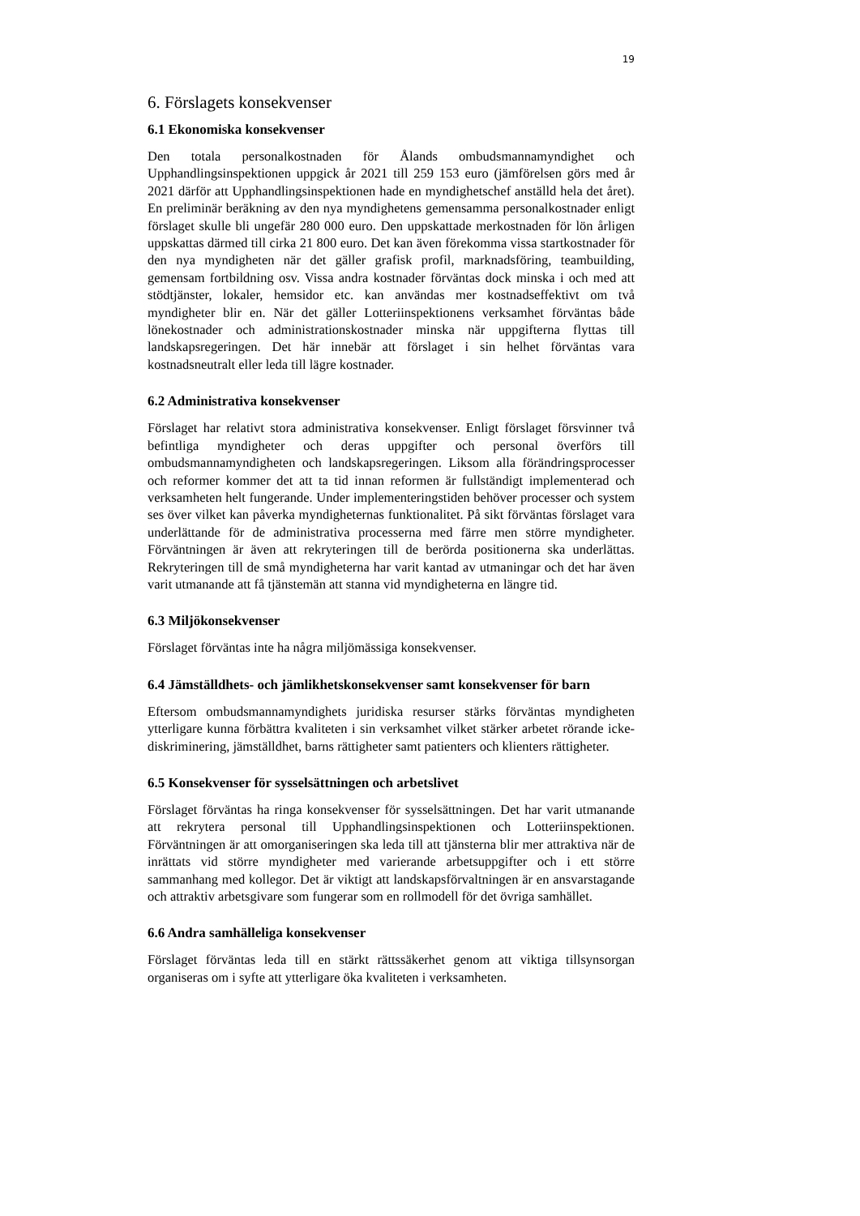19
6. Förslagets konsekvenser
6.1 Ekonomiska konsekvenser
Den totala personalkostnaden för Ålands ombudsmannamyndighet och Upphandlingsinspektionen uppgick år 2021 till 259 153 euro (jämförelsen görs med år 2021 därför att Upphandlingsinspektionen hade en myndighetschef anställd hela det året). En preliminär beräkning av den nya myndighetens gemensamma personalkostnader enligt förslaget skulle bli ungefär 280 000 euro. Den uppskattade merkostnaden för lön årligen uppskattas därmed till cirka 21 800 euro. Det kan även förekomma vissa startkostnader för den nya myndigheten när det gäller grafisk profil, marknadsföring, teambuilding, gemensam fortbildning osv. Vissa andra kostnader förväntas dock minska i och med att stödtjänster, lokaler, hemsidor etc. kan användas mer kostnadseffektivt om två myndigheter blir en. När det gäller Lotteriinspektionens verksamhet förväntas både lönekostnader och administrationskostnader minska när uppgifterna flyttas till landskapsregeringen. Det här innebär att förslaget i sin helhet förväntas vara kostnadsneutralt eller leda till lägre kostnader.
6.2 Administrativa konsekvenser
Förslaget har relativt stora administrativa konsekvenser. Enligt förslaget försvinner två befintliga myndigheter och deras uppgifter och personal överförs till ombudsmannamyndigheten och landskapsregeringen. Liksom alla förändringsprocesser och reformer kommer det att ta tid innan reformen är fullständigt implementerad och verksamheten helt fungerande. Under implementeringstiden behöver processer och system ses över vilket kan påverka myndigheternas funktionalitet. På sikt förväntas förslaget vara underlättande för de administrativa processerna med färre men större myndigheter. Förväntningen är även att rekryteringen till de berörda positionerna ska underlättas. Rekryteringen till de små myndigheterna har varit kantad av utmaningar och det har även varit utmanande att få tjänstemän att stanna vid myndigheterna en längre tid.
6.3 Miljökonsekvenser
Förslaget förväntas inte ha några miljömässiga konsekvenser.
6.4 Jämställdhets- och jämlikhetskonsekvenser samt konsekvenser för barn
Eftersom ombudsmannamyndighets juridiska resurser stärks förväntas myndigheten ytterligare kunna förbättra kvaliteten i sin verksamhet vilket stärker arbetet rörande icke-diskriminering, jämställdhet, barns rättigheter samt patienters och klienters rättigheter.
6.5 Konsekvenser för sysselsättningen och arbetslivet
Förslaget förväntas ha ringa konsekvenser för sysselsättningen. Det har varit utmanande att rekrytera personal till Upphandlingsinspektionen och Lotteriinspektionen. Förväntningen är att omorganiseringen ska leda till att tjänsterna blir mer attraktiva när de inrättats vid större myndigheter med varierande arbetsuppgifter och i ett större sammanhang med kollegor. Det är viktigt att landskapsförvaltningen är en ansvarstagande och attraktiv arbetsgivare som fungerar som en rollmodell för det övriga samhället.
6.6 Andra samhälleliga konsekvenser
Förslaget förväntas leda till en stärkt rättssäkerhet genom att viktiga tillsynsorgan organiseras om i syfte att ytterligare öka kvaliteten i verksamheten.